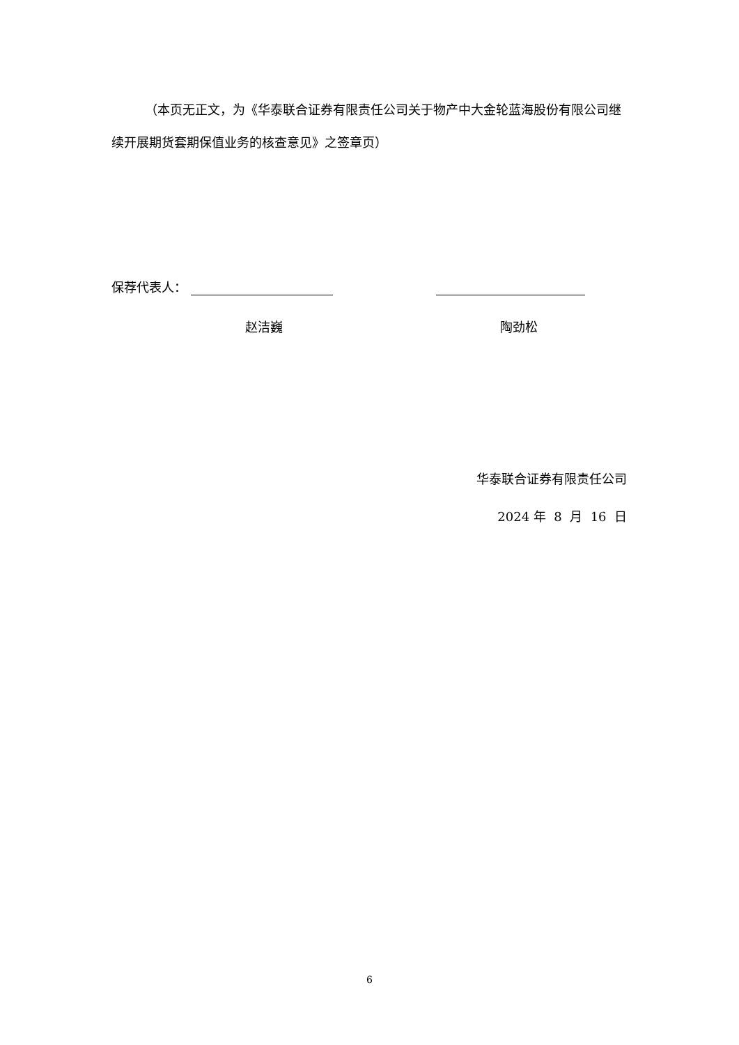（本页无正文，为《华泰联合证券有限责任公司关于物产中大金轮蓝海股份有限公司继续开展期货套期保值业务的核查意见》之签章页）
保荐代表人：
赵洁巍 陶劲松
华泰联合证券有限责任公司
2024 年 8 月 16 日
6